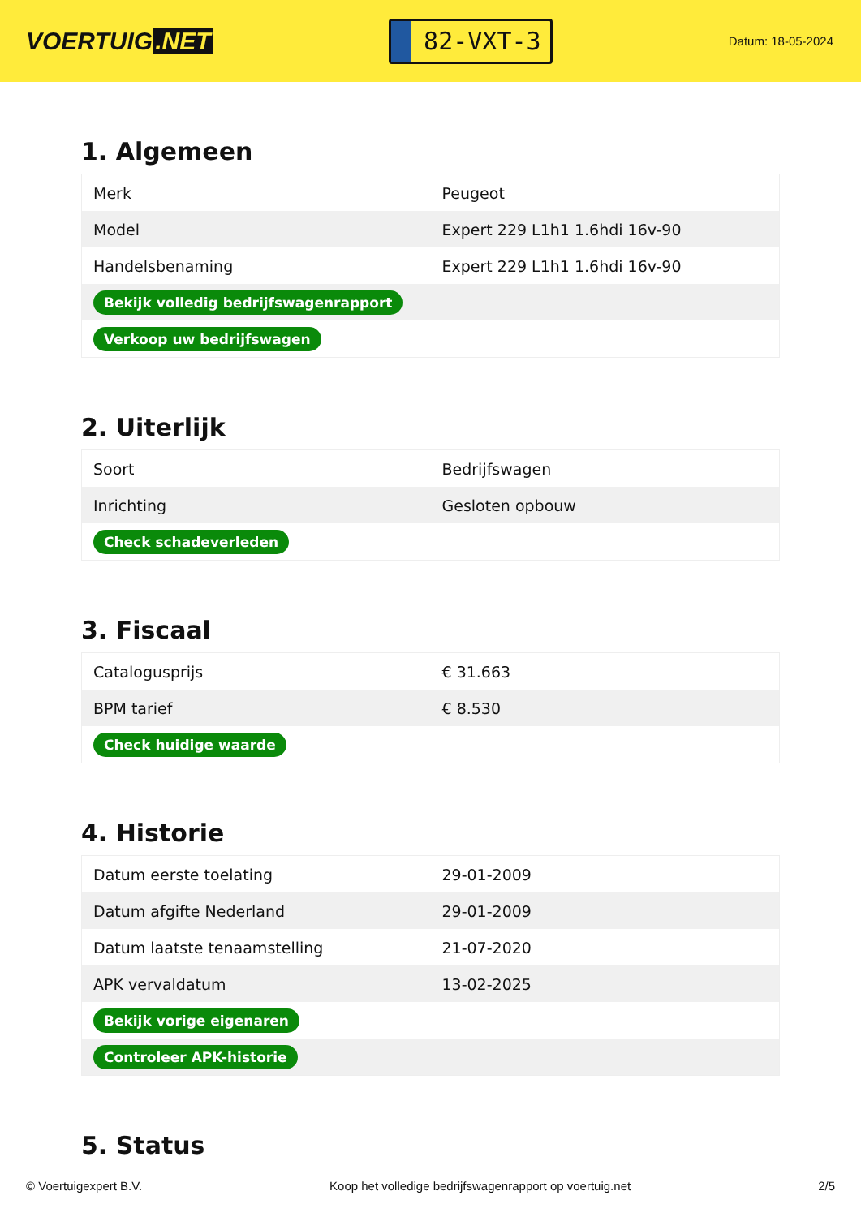VOERTUIG.NET
82-VXT-3
Datum: 18-05-2024
1. Algemeen
| Merk | Peugeot |
| Model | Expert 229 L1h1 1.6hdi 16v-90 |
| Handelsbenaming | Expert 229 L1h1 1.6hdi 16v-90 |
| Bekijk volledig bedrijfswagenrapport | |
| Verkoop uw bedrijfswagen | |
2. Uiterlijk
| Soort | Bedrijfswagen |
| Inrichting | Gesloten opbouw |
| Check schadeverleden | |
3. Fiscaal
| Catalogusprijs | € 31.663 |
| BPM tarief | € 8.530 |
| Check huidige waarde | |
4. Historie
| Datum eerste toelating | 29-01-2009 |
| Datum afgifte Nederland | 29-01-2009 |
| Datum laatste tenaamstelling | 21-07-2020 |
| APK vervaldatum | 13-02-2025 |
| Bekijk vorige eigenaren | |
| Controleer APK-historie | |
5. Status
© Voertuigexpert B.V. Koop het volledige bedrijfswagenrapport op voertuig.net 2/5